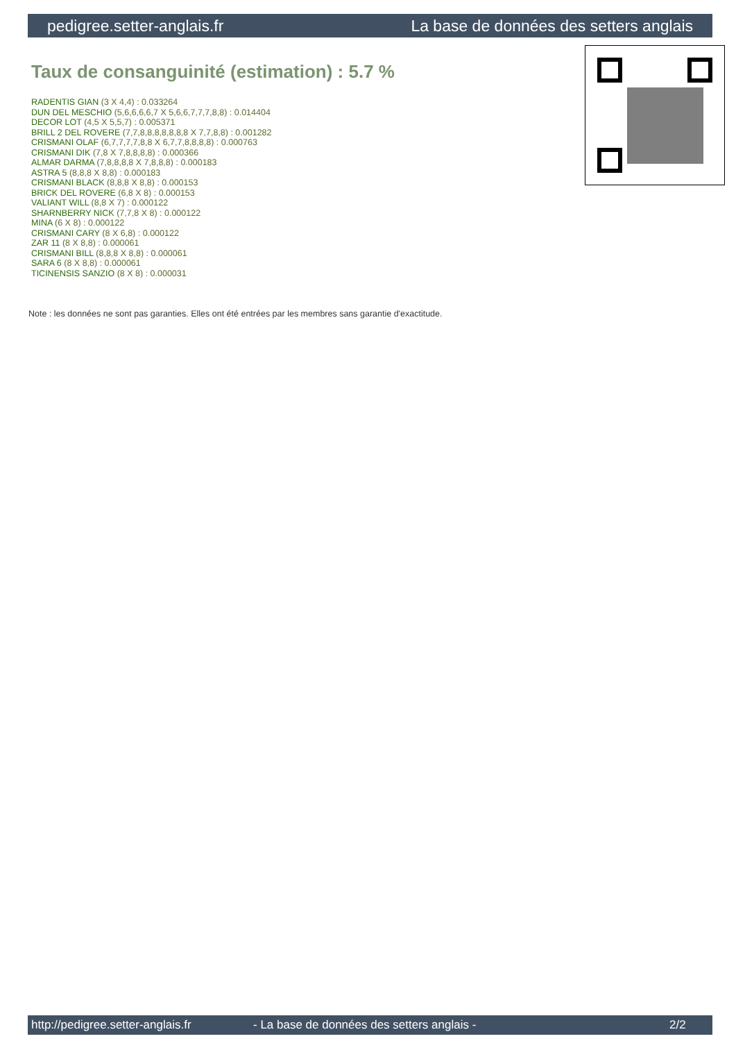pedigree.setter-anglais.fr La base de données des setters anglais
Taux de consanguinité (estimation) : 5.7 %
RADENTIS GIAN (3 X 4,4) : 0.033264
DUN DEL MESCHIO (5,6,6,6,6,7 X 5,6,6,7,7,7,8,8) : 0.014404
DECOR LOT (4,5 X 5,5,7) : 0.005371
BRILL 2 DEL ROVERE (7,7,8,8,8,8,8,8,8 X 7,7,8,8) : 0.001282
CRISMANI OLAF (6,7,7,7,7,8,8 X 6,7,7,8,8,8,8) : 0.000763
CRISMANI DIK (7,8 X 7,8,8,8,8) : 0.000366
ALMAR DARMA (7,8,8,8,8 X 7,8,8,8) : 0.000183
ASTRA 5 (8,8,8 X 8,8) : 0.000183
CRISMANI BLACK (8,8,8 X 8,8) : 0.000153
BRICK DEL ROVERE (6,8 X 8) : 0.000153
VALIANT WILL (8,8 X 7) : 0.000122
SHARNBERRY NICK (7,7,8 X 8) : 0.000122
MINA (6 X 8) : 0.000122
CRISMANI CARY (8 X 6,8) : 0.000122
ZAR 11 (8 X 8,8) : 0.000061
CRISMANI BILL (8,8,8 X 8,8) : 0.000061
SARA 6 (8 X 8,8) : 0.000061
TICINENSIS SANZIO (8 X 8) : 0.000031
Note : les données ne sont pas garanties. Elles ont été entrées par les membres sans garantie d'exactitude.
http://pedigree.setter-anglais.fr - La base de données des setters anglais - 2/2